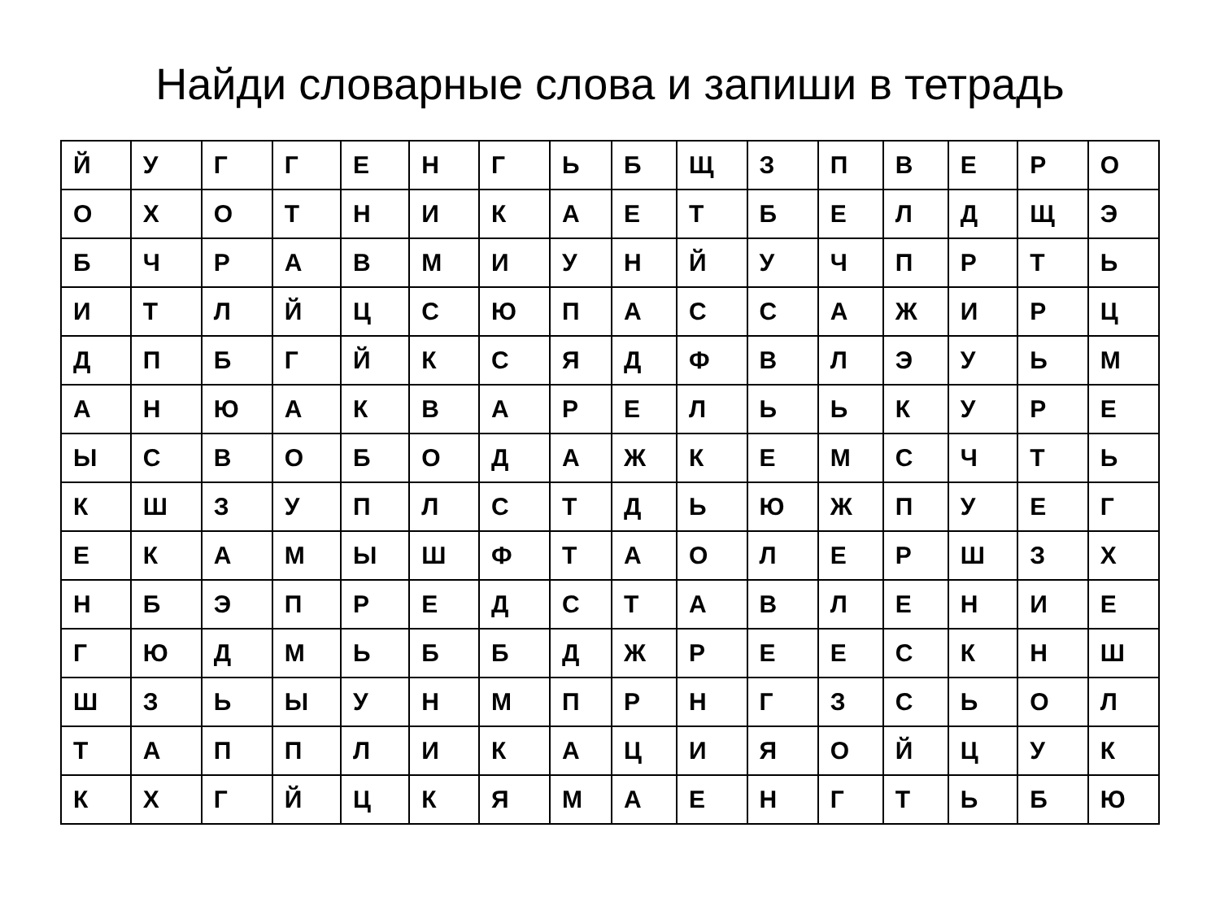Найди словарные слова и запиши в тетрадь
| Й | У | Г | Г | Е | Н | Г | Ь | Б | Щ | З | П | В | Е | Р | О |
| О | Х | О | Т | Н | И | К | А | Е | Т | Б | Е | Л | Д | Щ | Э |
| Б | Ч | Р | А | В | М | И | У | Н | Й | У | Ч | П | Р | Т | Ь |
| И | Т | Л | Й | Ц | С | Ю | П | А | С | С | А | Ж | И | Р | Ц |
| Д | П | Б | Г | Й | К | С | Я | Д | Ф | В | Л | Э | У | Ь | М |
| А | Н | Ю | А | К | В | А | Р | Е | Л | Ь | Ь | К | У | Р | Е |
| Ы | С | В | О | Б | О | Д | А | Ж | К | Е | М | С | Ч | Т | Ь |
| К | Ш | З | У | П | Л | С | Т | Д | Ь | Ю | Ж | П | У | Е | Г |
| Е | К | А | М | Ы | Ш | Ф | Т | А | О | Л | Е | Р | Ш | З | Х |
| Н | Б | Э | П | Р | Е | Д | С | Т | А | В | Л | Е | Н | И | Е |
| Г | Ю | Д | М | Ь | Б | Б | Д | Ж | Р | Е | Е | С | К | Н | Ш |
| Ш | З | Ь | Ы | У | Н | М | П | Р | Н | Г | З | С | Ь | О | Л |
| Т | А | П | П | Л | И | К | А | Ц | И | Я | О | Й | Ц | У | К |
| К | Х | Г | Й | Ц | К | Я | М | А | Е | Н | Г | Т | Ь | Б | Ю |